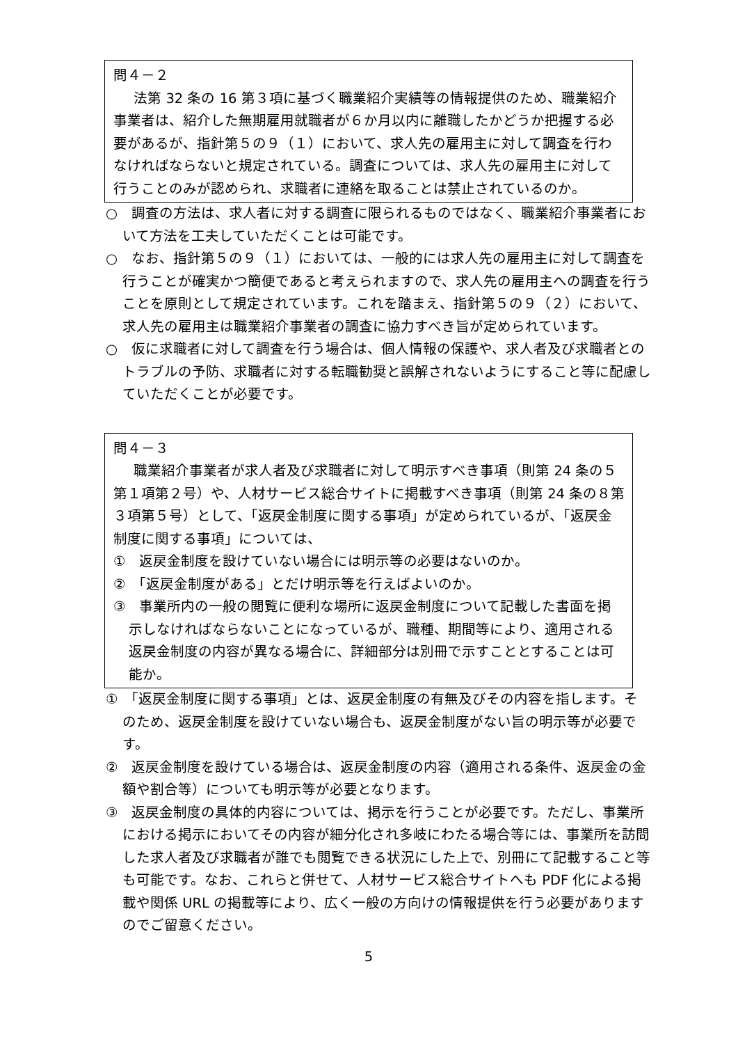問４－２
法第 32 条の 16 第３項に基づく職業紹介実績等の情報提供のため、職業紹介事業者は、紹介した無期雇用就職者が６か月以内に離職したかどうか把握する必要があるが、指針第５の９（１）において、求人先の雇用主に対して調査を行わなければならないと規定されている。調査については、求人先の雇用主に対して行うことのみが認められ、求職者に連絡を取ることは禁止されているのか。
○　調査の方法は、求人者に対する調査に限られるものではなく、職業紹介事業者において方法を工夫していただくことは可能です。
○　なお、指針第５の９（１）においては、一般的には求人先の雇用主に対して調査を行うことが確実かつ簡便であると考えられますので、求人先の雇用主への調査を行うことを原則として規定されています。これを踏まえ、指針第５の９（２）において、求人先の雇用主は職業紹介事業者の調査に協力すべき旨が定められています。
○　仮に求職者に対して調査を行う場合は、個人情報の保護や、求人者及び求職者とのトラブルの予防、求職者に対する転職勧奨と誤解されないようにすること等に配慮していただくことが必要です。
問４－３
職業紹介事業者が求人者及び求職者に対して明示すべき事項（則第 24 条の５第１項第２号）や、人材サービス総合サイトに掲載すべき事項（則第 24 条の８第３項第５号）として、「返戻金制度に関する事項」が定められているが、「返戻金制度に関する事項」については、
①　返戻金制度を設けていない場合には明示等の必要はないのか。
②　「返戻金制度がある」とだけ明示等を行えばよいのか。
③　事業所内の一般の閲覧に便利な場所に返戻金制度について記載した書面を掲示しなければならないことになっているが、職種、期間等により、適用される返戻金制度の内容が異なる場合に、詳細部分は別冊で示すこととすることは可能か。
①　「返戻金制度に関する事項」とは、返戻金制度の有無及びその内容を指します。そのため、返戻金制度を設けていない場合も、返戻金制度がない旨の明示等が必要です。
②　返戻金制度を設けている場合は、返戻金制度の内容（適用される条件、返戻金の金額や割合等）についても明示等が必要となります。
③　返戻金制度の具体的内容については、掲示を行うことが必要です。ただし、事業所における掲示においてその内容が細分化され多岐にわたる場合等には、事業所を訪問した求人者及び求職者が誰でも閲覧できる状況にした上で、別冊にて記載すること等も可能です。なお、これらと併せて、人材サービス総合サイトへも PDF 化による掲載や関係 URL の掲載等により、広く一般の方向けの情報提供を行う必要がありますのでご留意ください。
5